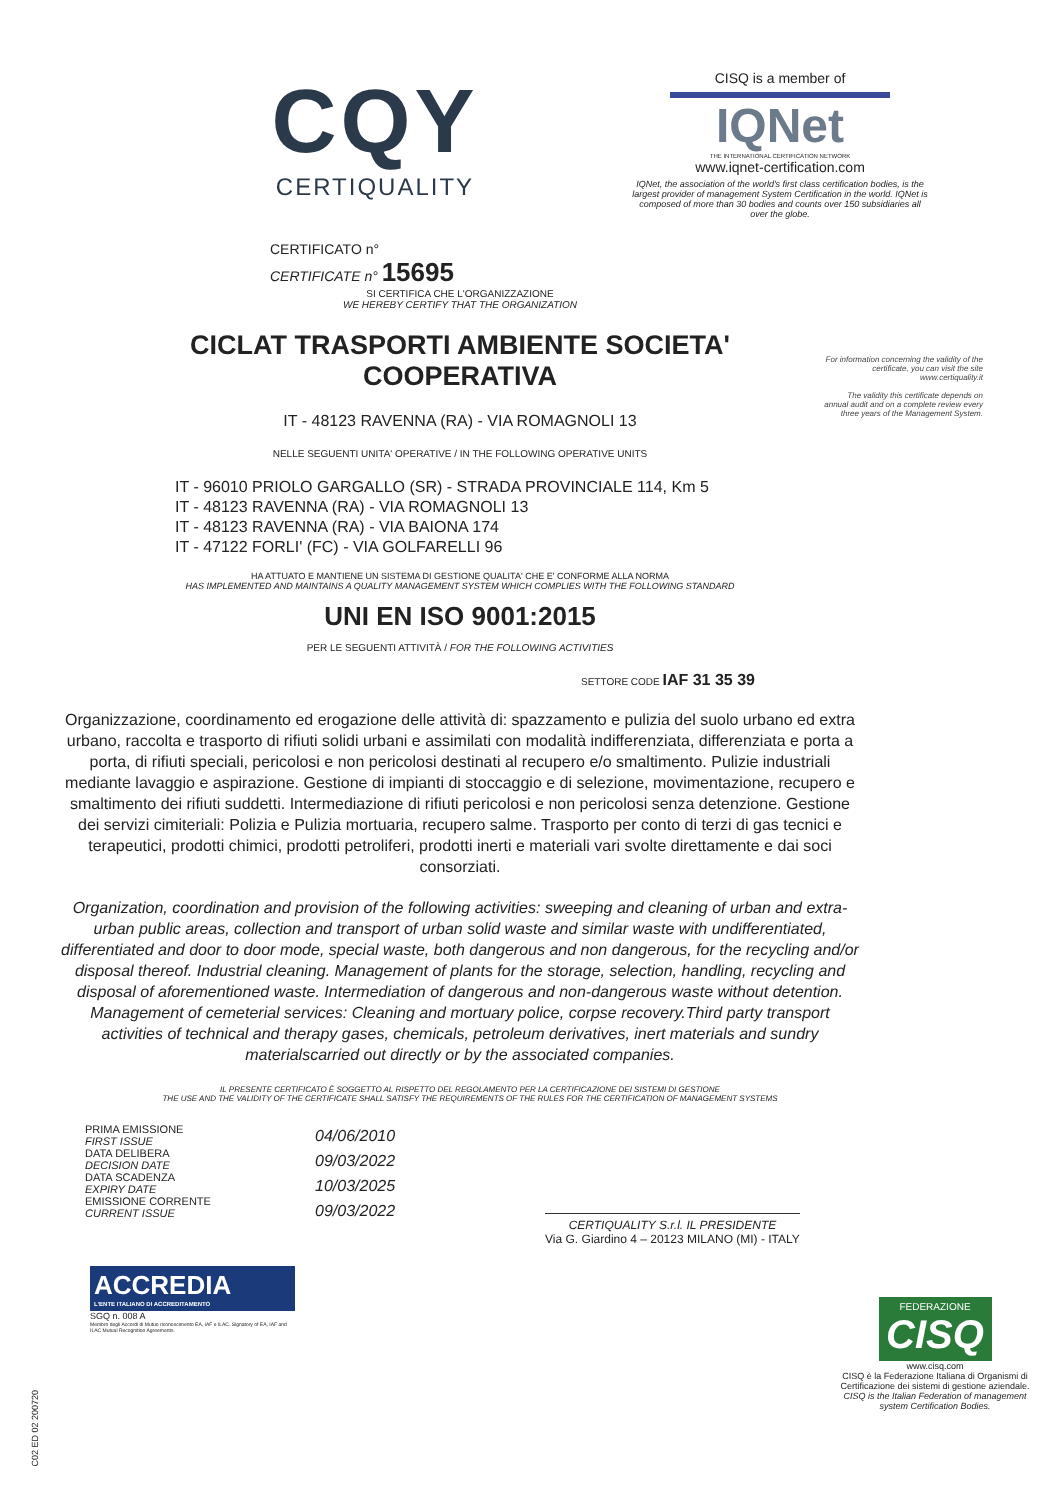CQY
CERTIQUALITY
CERTIFICATO n°
CERTIFICATE n° 15695
CISQ is a member of
IQNet
THE INTERNATIONAL CERTIFICATION NETWORK
www.iqnet-certification.com
IQNet, the association of the world's first class certification bodies, is the largest provider of management System Certification in the world. IQNet is composed of more than 30 bodies and counts over 150 subsidiaries all over the globe.
For information concerning the validity of the certificate, you can visit the site www.certiquality.it
The validity this certificate depends on annual audit and on a complete review every three years of the Management System.
SI CERTIFICA CHE L'ORGANIZZAZIONE
WE HEREBY CERTIFY THAT THE ORGANIZATION
CICLAT TRASPORTI AMBIENTE SOCIETA'
COOPERATIVA
IT - 48123 RAVENNA (RA) - VIA ROMAGNOLI 13
NELLE SEGUENTI UNITA' OPERATIVE / IN THE FOLLOWING OPERATIVE UNITS
IT - 96010 PRIOLO GARGALLO (SR) - STRADA PROVINCIALE 114, Km 5
IT - 48123 RAVENNA (RA) - VIA ROMAGNOLI 13
IT - 48123 RAVENNA (RA) - VIA BAIONA 174
IT - 47122 FORLI' (FC) - VIA GOLFARELLI 96
HA ATTUATO E MANTIENE UN SISTEMA DI GESTIONE QUALITA' CHE E' CONFORME ALLA NORMA
HAS IMPLEMENTED AND MAINTAINS A QUALITY MANAGEMENT SYSTEM WHICH COMPLIES WITH THE FOLLOWING STANDARD
UNI EN ISO 9001:2015
PER LE SEGUENTI ATTIVITÀ / FOR THE FOLLOWING ACTIVITIES
SETTORE CODE IAF 31 35 39
Organizzazione, coordinamento ed erogazione delle attività di: spazzamento e pulizia del suolo urbano ed extra urbano, raccolta e trasporto di rifiuti solidi urbani e assimilati con modalità indifferenziata, differenziata e porta a porta, di rifiuti speciali, pericolosi e non pericolosi destinati al recupero e/o smaltimento. Pulizie industriali mediante lavaggio e aspirazione. Gestione di impianti di stoccaggio e di selezione, movimentazione, recupero e smaltimento dei rifiuti suddetti. Intermediazione di rifiuti pericolosi e non pericolosi senza detenzione. Gestione dei servizi cimiteriali: Polizia e Pulizia mortuaria, recupero salme. Trasporto per conto di terzi di gas tecnici e terapeutici, prodotti chimici, prodotti petroliferi, prodotti inerti e materiali vari svolte direttamente e dai soci consorziati.
Organization, coordination and provision of the following activities: sweeping and cleaning of urban and extra-urban public areas, collection and transport of urban solid waste and similar waste with undifferentiated, differentiated and door to door mode, special waste, both dangerous and non dangerous, for the recycling and/or disposal thereof. Industrial cleaning. Management of plants for the storage, selection, handling, recycling and disposal of aforementioned waste. Intermediation of dangerous and non-dangerous waste without detention. Management of cemeterial services: Cleaning and mortuary police, corpse recovery.Third party transport activities of technical and therapy gases, chemicals, petroleum derivatives, inert materials and sundry materialscarried out directly or by the associated companies.
IL PRESENTE CERTIFICATO È SOGGETTO AL RISPETTO DEL REGOLAMENTO PER LA CERTIFICAZIONE DEI SISTEMI DI GESTIONE
THE USE AND THE VALIDITY OF THE CERTIFICATE SHALL SATISFY THE REQUIREMENTS OF THE RULES FOR THE CERTIFICATION OF MANAGEMENT SYSTEMS
PRIMA EMISSIONE
FIRST ISSUE
DATA DELIBERA
DECISION DATE
DATA SCADENZA
EXPIRY DATE
EMISSIONE CORRENTE
CURRENT ISSUE
04/06/2010
09/03/2022
10/03/2025
09/03/2022
CERTIQUALITY S.r.l. IL PRESIDENTE
Via G. Giardino 4 – 20123 MILANO (MI) - ITALY
ACCREDIA
L'ENTE ITALIANO DI ACCREDITAMENTO
SGQ n. 008 A
Membro degli Accordi di Mutuo riconoscimento EA, IAF e ILAC. Signatory of EA, IAF and ILAC Mutual Recognition Agreements.
FEDERAZIONE
CISQ
www.cisq.com
CISQ è la Federazione Italiana di Organismi di Certificazione dei sistemi di gestione aziendale.
CISQ is the Italian Federation of management system Certification Bodies.
C02 ED 02 200720